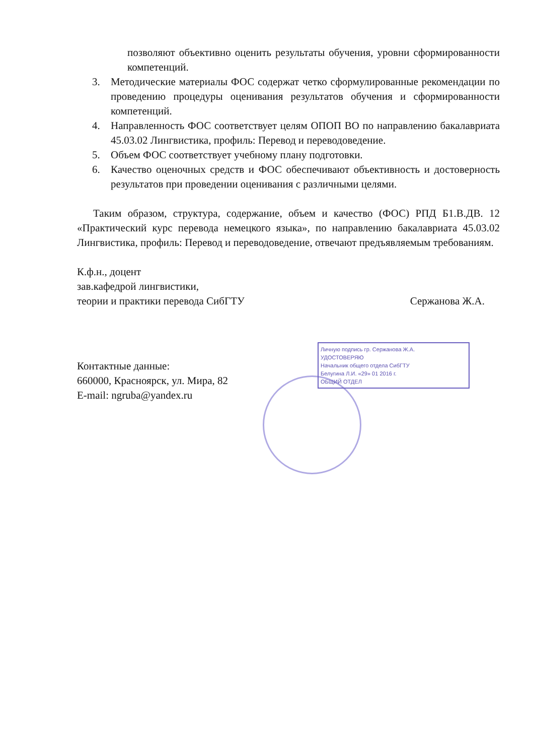позволяют объективно оценить результаты обучения, уровни сформированности компетенций.
3. Методические материалы ФОС содержат четко сформулированные рекомендации по проведению процедуры оценивания результатов обучения и сформированности компетенций.
4. Направленность ФОС соответствует целям ОПОП ВО по направлению бакалавриата 45.03.02 Лингвистика, профиль: Перевод и переводоведение.
5. Объем ФОС соответствует учебному плану подготовки.
6. Качество оценочных средств и ФОС обеспечивают объективность и достоверность результатов при проведении оценивания с различными целями.
Таким образом, структура, содержание, объем и качество (ФОС) РПД Б1.В.ДВ. 12 «Практический курс перевода немецкого языка», по направлению бакалавриата 45.03.02 Лингвистика, профиль: Перевод и переводоведение, отвечают предъявляемым требованиям.
К.ф.н., доцент
зав.кафедрой лингвистики,
теории и практики перевода СибГТУ Сержанова Ж.А.
Контактные данные:
660000, Красноярск, ул. Мира, 82
E-mail: ngruba@yandex.ru
Личную подпись гр. Сержанова Ж.А.
УДОСТОВЕРЯЮ
Начальник общего отдела СибГТУ
Белугина Л.И. «29» 01 2016 г.
ОБЩИЙ ОТДЕЛ